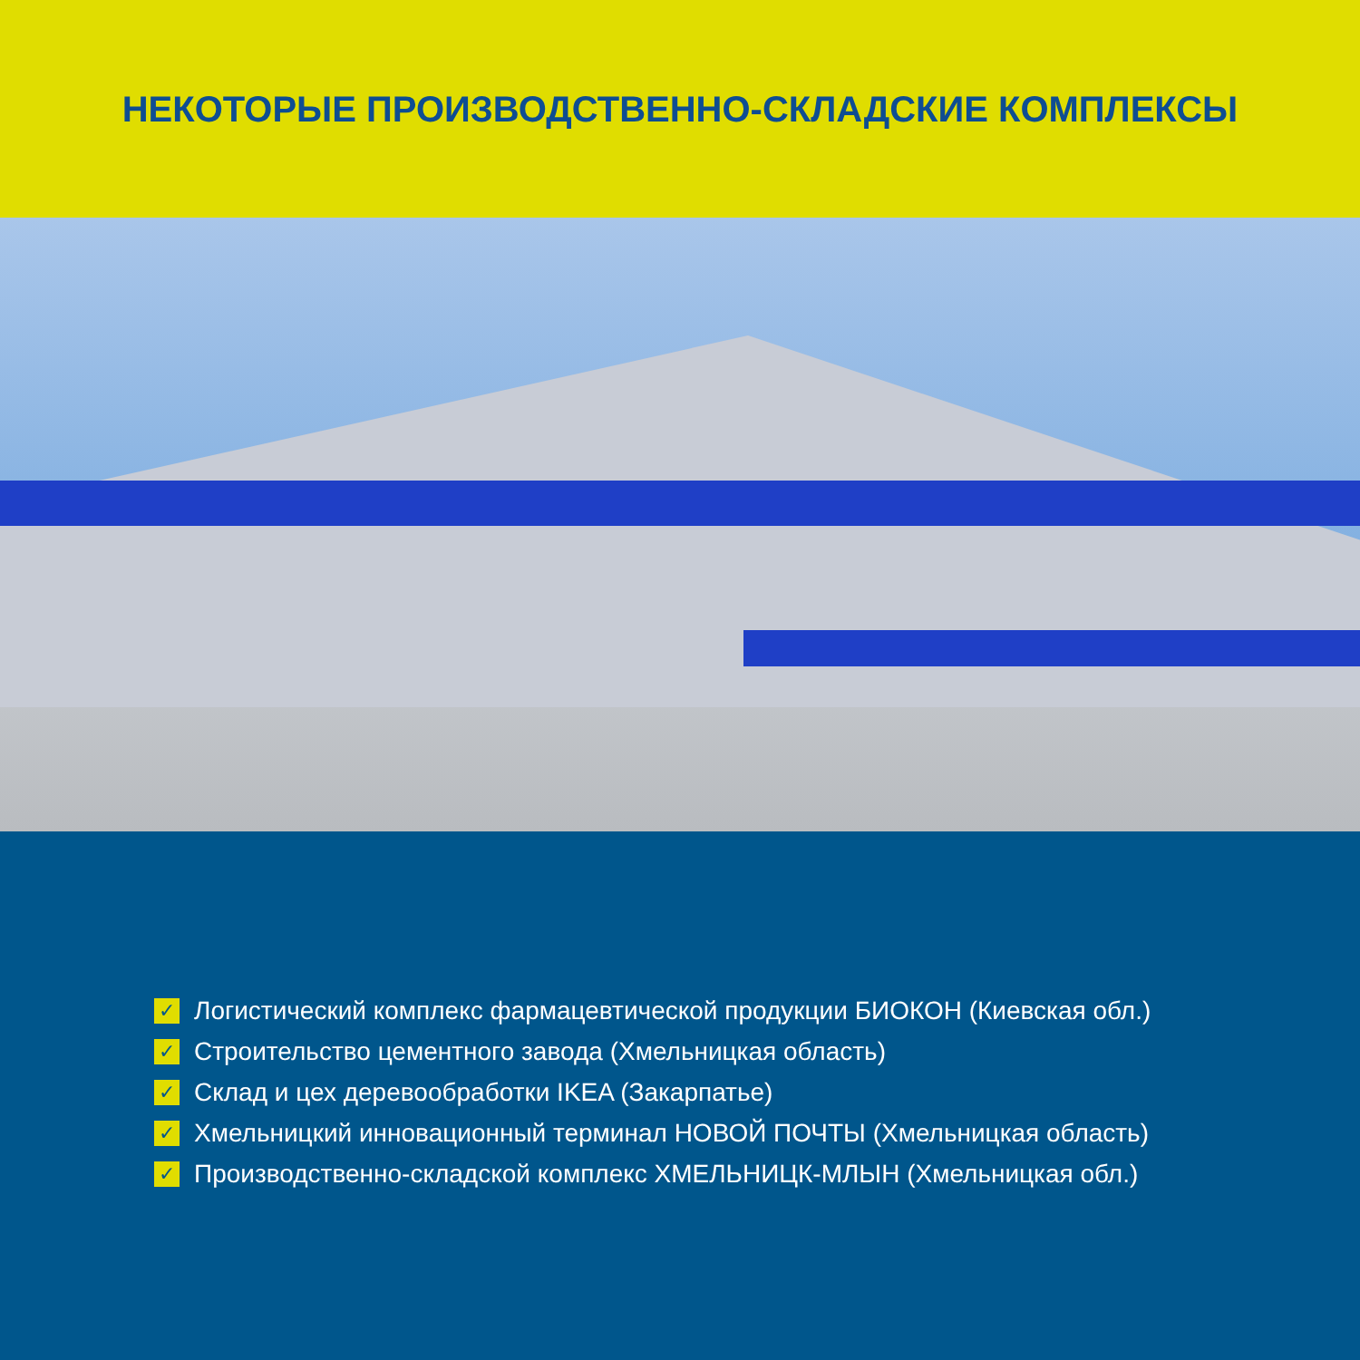НЕКОТОРЫЕ ПРОИЗВОДСТВЕННО-СКЛАДСКИЕ КОМПЛЕКСЫ
✓ Логистический комплекс фармацевтической продукции БИОКОН (Киевская обл.)
✓ Строительство цементного завода (Хмельницкая область)
✓ Склад и цех деревообработки IKEA (Закарпатье)
✓ Хмельницкий инновационный терминал НОВОЙ ПОЧТЫ (Хмельницкая область)
✓ Производственно-складской комплекс ХМЕЛЬНИЦК-МЛЫН (Хмельницкая обл.)